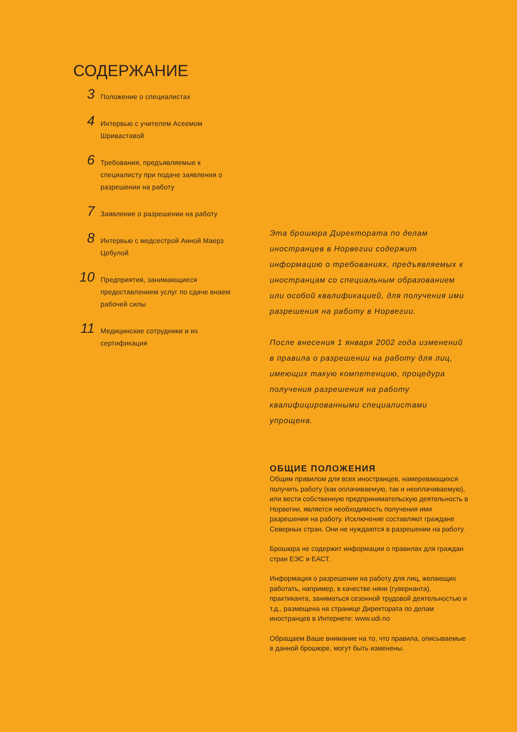СОДЕРЖАНИЕ
3
Положение о специалистах
4
Интервью с учителем Асеемом
Шриваставой
6
Требования, предъявляемые к
специалисту при подаче заявления о
разрешении на работу
7
Заявление о разрешении на работу
8
Интервью с медсестрой Анной Маерз
Цебулой
10
Предприятия, занимающиеся
предоставлением услуг по сдаче внаем
рабочей силы
11
Медицинские сотрудники и их
сертификация
Эта брошюра Директората по делам иностранцев в Норвегии содержит информацию о требованиях, предъявляемых к иностранцам со специальным образованием или особой квалификацией, для получения ими разрешения на работу в Норвегии.
После внесения 1 января 2002 года изменений в правила о разрешении на работу для лиц, имеющих такую компетенцию, процедура получения разрешения на работу квалифицированными специалистами упрощена.
ОБЩИЕ ПОЛОЖЕНИЯ
Общим правилом для всех иностранцев, намеревающихся получить работу (как оплачиваемую, так и неоплачиваемую), или вести собственную предпринимательскую деятельность в Норвегии, является необходимость получения ими разрешения на работу. Исключение составляют граждане Северных стран. Они не нуждаются в разрешении на работу.
Брошюра не содержит информации о правилах для граждан стран ЕЭС и ЕАСТ.
Информация о разрешении на работу для лиц, желающих работать, например, в качестве няни (гувернанта), практиканта, заниматься сезонной трудовой деятельностью и т.д., размещена на странице Директората по делам иностранцев в Интернете: www.udi.no
Обращаем Ваше внимание на то, что правила, описываемые в данной брошюре, могут быть изменены.